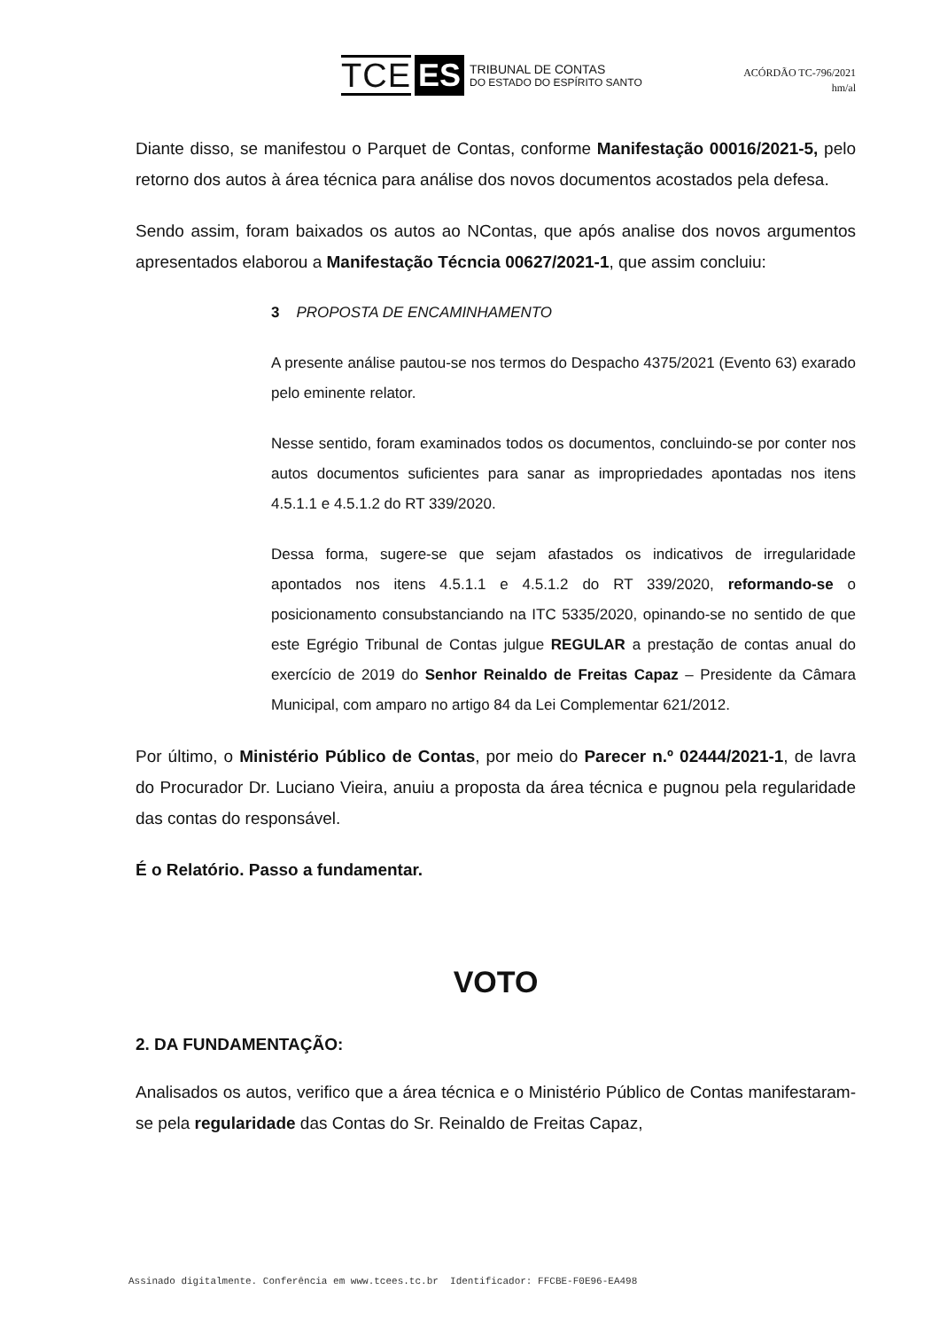TCE ES TRIBUNAL DE CONTAS
DO ESTADO DO ESPÍRITO SANTO
ACÓRDÃO TC-796/2021
hm/al
Diante disso, se manifestou o Parquet de Contas, conforme Manifestação 00016/2021-5, pelo retorno dos autos à área técnica para análise dos novos documentos acostados pela defesa.
Sendo assim, foram baixados os autos ao NContas, que após analise dos novos argumentos apresentados elaborou a Manifestação Técncia 00627/2021-1, que assim concluiu:
3 PROPOSTA DE ENCAMINHAMENTO
A presente análise pautou-se nos termos do Despacho 4375/2021 (Evento 63) exarado pelo eminente relator.
Nesse sentido, foram examinados todos os documentos, concluindo-se por conter nos autos documentos suficientes para sanar as impropriedades apontadas nos itens 4.5.1.1 e 4.5.1.2 do RT 339/2020.
Dessa forma, sugere-se que sejam afastados os indicativos de irregularidade apontados nos itens 4.5.1.1 e 4.5.1.2 do RT 339/2020, reformando-se o posicionamento consubstanciando na ITC 5335/2020, opinando-se no sentido de que este Egrégio Tribunal de Contas julgue REGULAR a prestação de contas anual do exercício de 2019 do Senhor Reinaldo de Freitas Capaz – Presidente da Câmara Municipal, com amparo no artigo 84 da Lei Complementar 621/2012.
Por último, o Ministério Público de Contas, por meio do Parecer n.º 02444/2021-1, de lavra do Procurador Dr. Luciano Vieira, anuiu a proposta da área técnica e pugnou pela regularidade das contas do responsável.
É o Relatório. Passo a fundamentar.
VOTO
2. DA FUNDAMENTAÇÃO:
Analisados os autos, verifico que a área técnica e o Ministério Público de Contas manifestaram-se pela regularidade das Contas do Sr. Reinaldo de Freitas Capaz,
Assinado digitalmente. Conferência em www.tcees.tc.br Identificador: FFCBE-F0E96-EA498